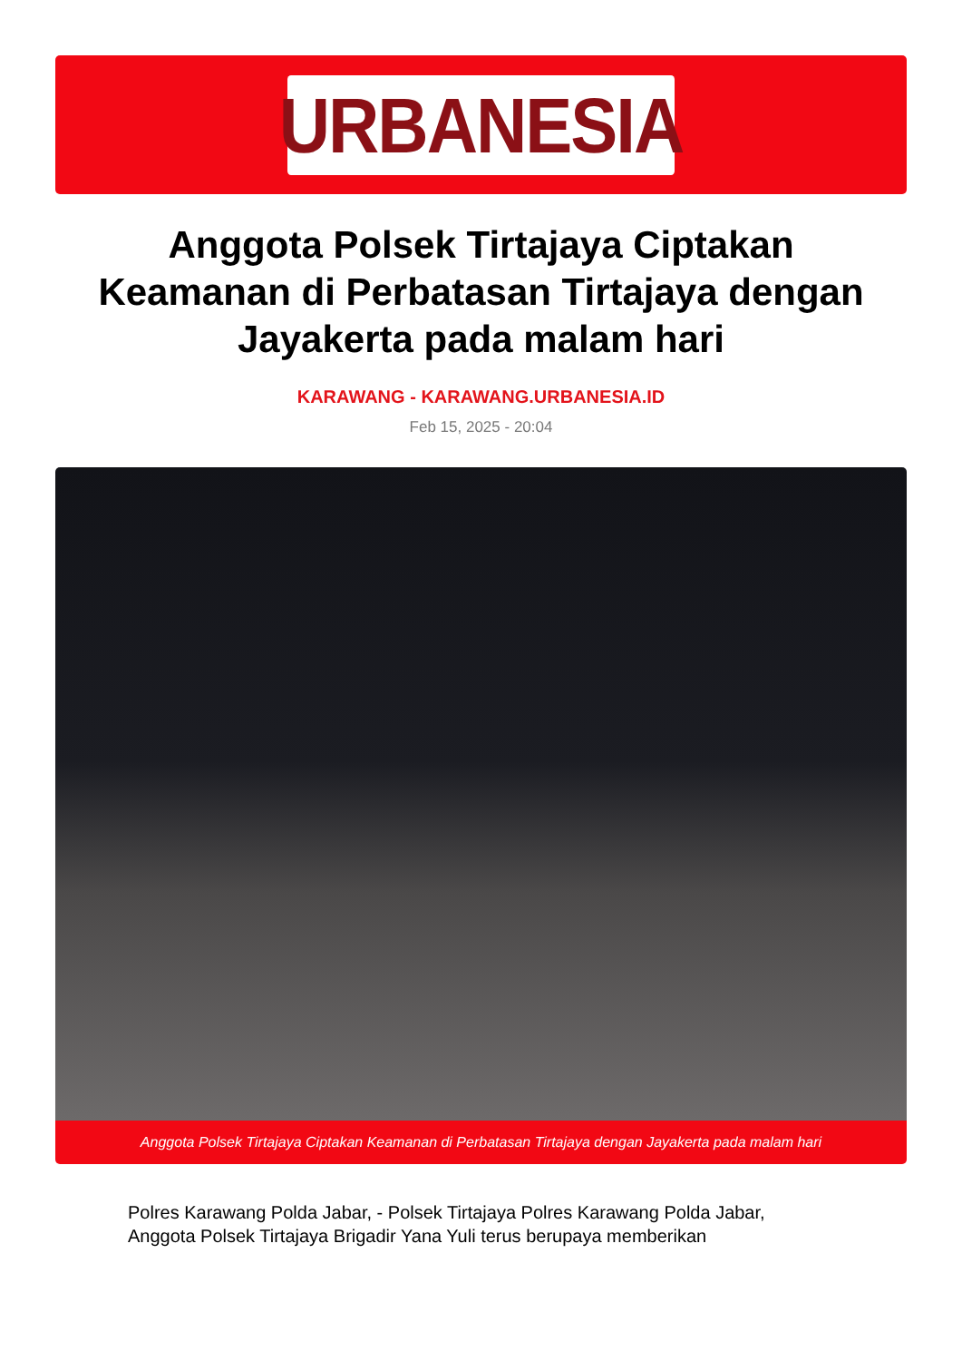URBANESIA
Anggota Polsek Tirtajaya Ciptakan Keamanan di Perbatasan Tirtajaya dengan Jayakerta pada malam hari
KARAWANG - KARAWANG.URBANESIA.ID
Feb 15, 2025 - 20:04
Anggota Polsek Tirtajaya Ciptakan Keamanan di Perbatasan Tirtajaya dengan Jayakerta pada malam hari
Polres Karawang Polda Jabar, - Polsek Tirtajaya Polres Karawang Polda Jabar, Anggota Polsek Tirtajaya Brigadir Yana Yuli terus berupaya memberikan